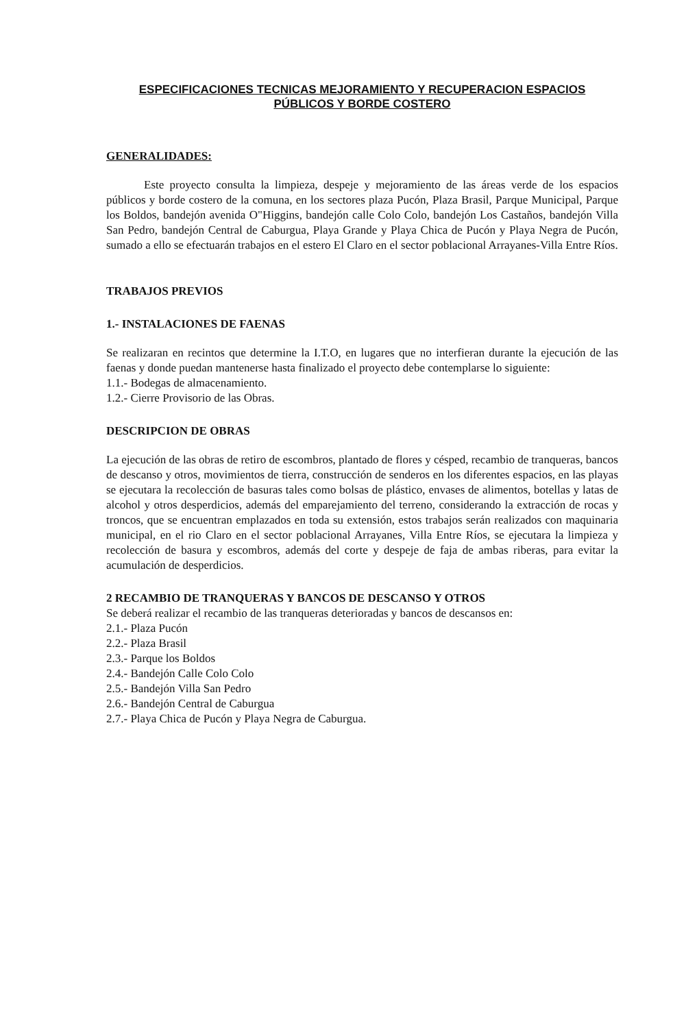ESPECIFICACIONES TECNICAS MEJORAMIENTO Y RECUPERACION ESPACIOS
PÚBLICOS Y BORDE COSTERO
GENERALIDADES:
Este proyecto consulta la limpieza, despeje y mejoramiento de las áreas verde de los espacios públicos y borde costero de la comuna, en los sectores plaza Pucón, Plaza Brasil, Parque Municipal, Parque los Boldos, bandejón avenida O"Higgins, bandejón calle Colo Colo, bandejón Los Castaños, bandejón Villa San Pedro, bandejón Central de Caburgua, Playa Grande y Playa Chica de Pucón y Playa Negra de Pucón, sumado a ello se efectuarán trabajos en el estero El Claro en el sector poblacional Arrayanes-Villa Entre Ríos.
TRABAJOS PREVIOS
1.- INSTALACIONES DE FAENAS
Se realizaran en recintos que determine la I.T.O, en lugares que no interfieran durante la ejecución de las faenas y donde puedan mantenerse hasta finalizado el proyecto debe contemplarse lo siguiente:
1.1.- Bodegas de almacenamiento.
1.2.- Cierre Provisorio de las Obras.
DESCRIPCION DE OBRAS
La ejecución de las obras de retiro de escombros, plantado de flores y césped, recambio de tranqueras, bancos de descanso y otros, movimientos de tierra, construcción de senderos en los diferentes espacios, en las playas se ejecutara la recolección de basuras tales como bolsas de plástico, envases de alimentos, botellas y latas de alcohol y otros desperdicios, además del emparejamiento del terreno, considerando la extracción de rocas y troncos, que se encuentran emplazados en toda su extensión, estos trabajos serán realizados con maquinaria municipal, en el rio Claro en el sector poblacional Arrayanes, Villa Entre Ríos, se ejecutara la limpieza y recolección de basura y escombros, además del corte y despeje de faja de ambas riberas, para evitar la acumulación de desperdicios.
2 RECAMBIO DE TRANQUERAS Y BANCOS DE DESCANSO Y OTROS
Se deberá realizar el recambio de las tranqueras deterioradas y bancos de descansos en:
2.1.- Plaza Pucón
2.2.- Plaza Brasil
2.3.- Parque los Boldos
2.4.- Bandejón Calle Colo Colo
2.5.- Bandejón Villa San Pedro
2.6.- Bandejón Central de Caburgua
2.7.- Playa Chica de Pucón y Playa Negra de Caburgua.